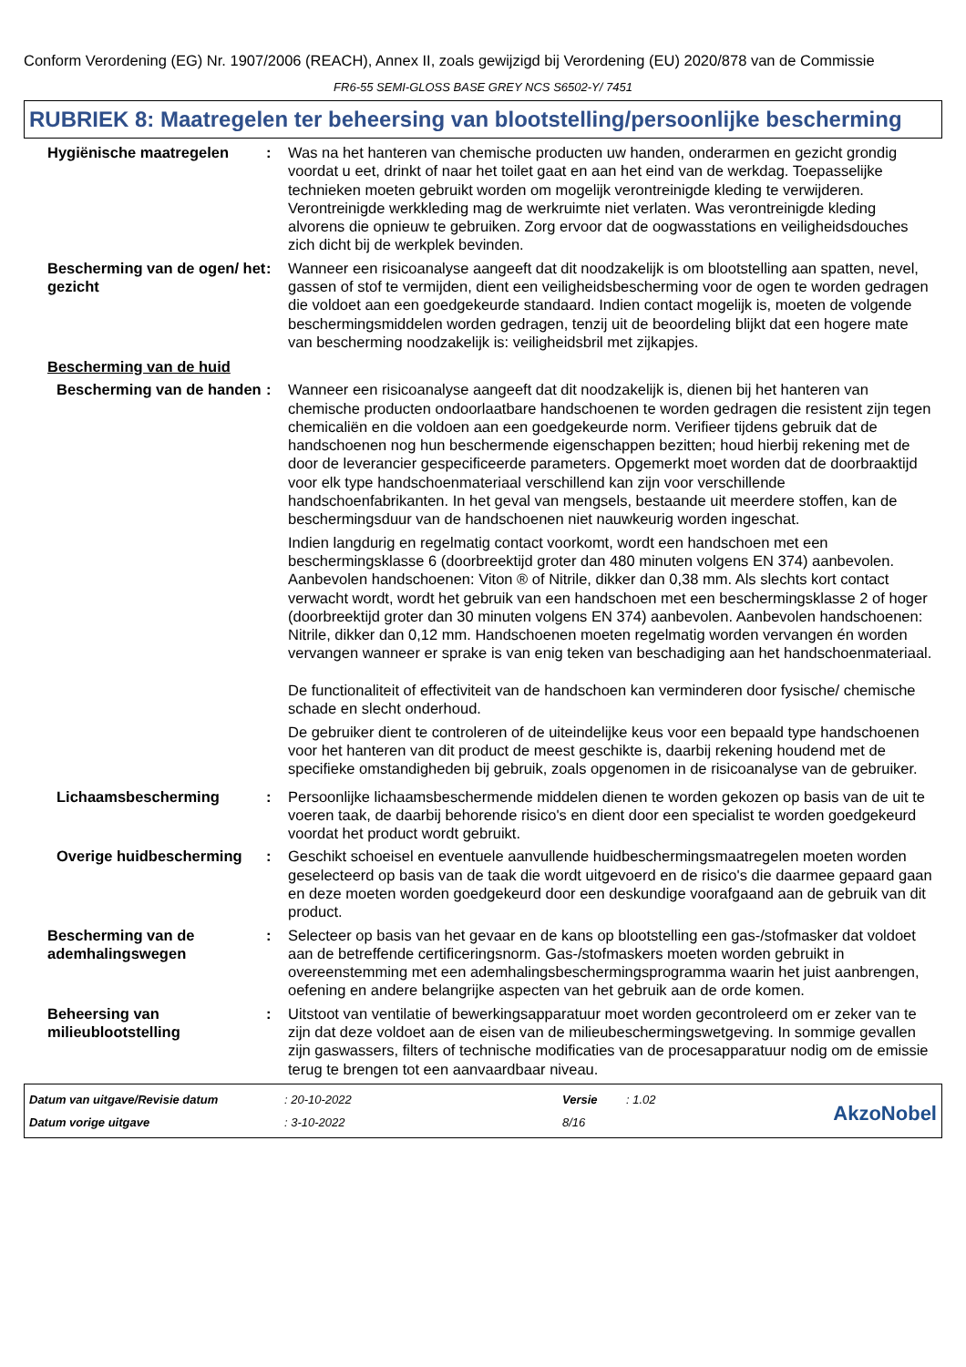Conform Verordening (EG) Nr. 1907/2006 (REACH), Annex II, zoals gewijzigd bij Verordening (EU) 2020/878 van de Commissie
FR6-55 SEMI-GLOSS BASE GREY NCS S6502-Y/ 7451
RUBRIEK 8: Maatregelen ter beheersing van blootstelling/persoonlijke bescherming
Hygiënische maatregelen : Was na het hanteren van chemische producten uw handen, onderarmen en gezicht grondig voordat u eet, drinkt of naar het toilet gaat en aan het eind van de werkdag. Toepasselijke technieken moeten gebruikt worden om mogelijk verontreinigde kleding te verwijderen. Verontreinigde werkkleding mag de werkruimte niet verlaten. Was verontreinigde kleding alvorens die opnieuw te gebruiken. Zorg ervoor dat de oogwasstations en veiligheidsdouches zich dicht bij de werkplek bevinden.
Bescherming van de ogen/ het gezicht
: Wanneer een risicoanalyse aangeeft dat dit noodzakelijk is om blootstelling aan spatten, nevel, gassen of stof te vermijden, dient een veiligheidsbescherming voor de ogen te worden gedragen die voldoet aan een goedgekeurde standaard. Indien contact mogelijk is, moeten de volgende beschermingsmiddelen worden gedragen, tenzij uit de beoordeling blijkt dat een hogere mate van bescherming noodzakelijk is: veiligheidsbril met zijkapjes.
Bescherming van de huid
Bescherming van de handen
: Wanneer een risicoanalyse aangeeft dat dit noodzakelijk is, dienen bij het hanteren van chemische producten ondoorlaatbare handschoenen te worden gedragen die resistent zijn tegen chemicaliën en die voldoen aan een goedgekeurde norm. Verifieer tijdens gebruik dat de handschoenen nog hun beschermende eigenschappen bezitten; houd hierbij rekening met de door de leverancier gespecificeerde parameters. Opgemerkt moet worden dat de doorbraaktijd voor elk type handschoenmateriaal verschillend kan zijn voor verschillende handschoenfabrikanten. In het geval van mengsels, bestaande uit meerdere stoffen, kan de beschermingsduur van de handschoenen niet nauwkeurig worden ingeschat.
Indien langdurig en regelmatig contact voorkomt, wordt een handschoen met een beschermingsklasse 6 (doorbreektijd groter dan 480 minuten volgens EN 374) aanbevolen. Aanbevolen handschoenen: Viton ® of Nitrile, dikker dan 0,38 mm. Als slechts kort contact verwacht wordt, wordt het gebruik van een handschoen met een beschermingsklasse 2 of hoger (doorbreektijd groter dan 30 minuten volgens EN 374) aanbevolen. Aanbevolen handschoenen: Nitrile, dikker dan 0,12 mm. Handschoenen moeten regelmatig worden vervangen én worden vervangen wanneer er sprake is van enig teken van beschadiging aan het handschoenmateriaal.
De functionaliteit of effectiviteit van de handschoen kan verminderen door fysische/ chemische schade en slecht onderhoud.
De gebruiker dient te controleren of de uiteindelijke keus voor een bepaald type handschoenen voor het hanteren van dit product de meest geschikte is, daarbij rekening houdend met de specifieke omstandigheden bij gebruik, zoals opgenomen in de risicoanalyse van de gebruiker.
Lichaamsbescherming : Persoonlijke lichaamsbeschermende middelen dienen te worden gekozen op basis van de uit te voeren taak, de daarbij behorende risico's en dient door een specialist te worden goedgekeurd voordat het product wordt gebruikt.
Overige huidbescherming : Geschikt schoeisel en eventuele aanvullende huidbeschermingsmaatregelen moeten worden geselecteerd op basis van de taak die wordt uitgevoerd en de risico's die daarmee gepaard gaan en deze moeten worden goedgekeurd door een deskundige voorafgaand aan de gebruik van dit product.
Bescherming van de ademhalingswegen
: Selecteer op basis van het gevaar en de kans op blootstelling een gas-/stofmasker dat voldoet aan de betreffende certificeringsnorm. Gas-/stofmaskers moeten worden gebruikt in overeenstemming met een ademhalingsbeschermingsprogramma waarin het juist aanbrengen, oefening en andere belangrijke aspecten van het gebruik aan de orde komen.
Beheersing van milieublootstelling
: Uitstoot van ventilatie of bewerkingsapparatuur moet worden gecontroleerd om er zeker van te zijn dat deze voldoet aan de eisen van de milieubeschermingswetgeving. In sommige gevallen zijn gaswassers, filters of technische modificaties van de procesapparatuur nodig om de emissie terug te brengen tot een aanvaardbaar niveau.
Datum van uitgave/Revisie datum
Datum vorige uitgave
: 20-10-2022
: 3-10-2022
Versie
8/16
: 1.02
AkzoNobel